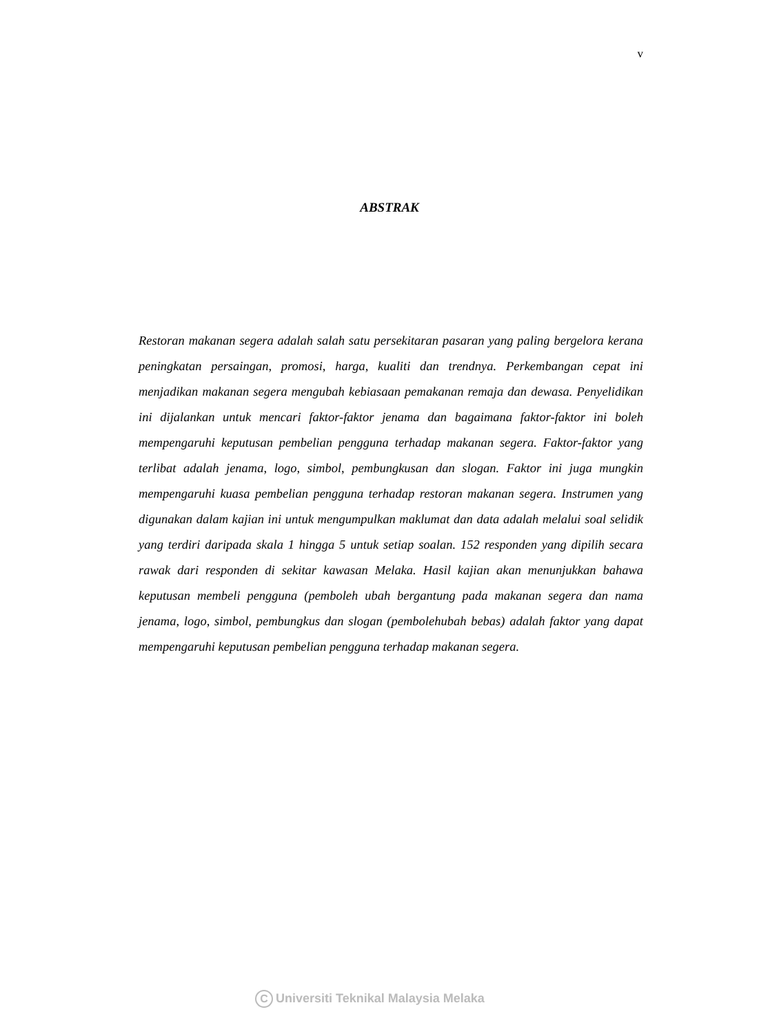v
ABSTRAK
Restoran makanan segera adalah salah satu persekitaran pasaran yang paling bergelora kerana peningkatan persaingan, promosi, harga, kualiti dan trendnya. Perkembangan cepat ini menjadikan makanan segera mengubah kebiasaan pemakanan remaja dan dewasa. Penyelidikan ini dijalankan untuk mencari faktor-faktor jenama dan bagaimana faktor-faktor ini boleh mempengaruhi keputusan pembelian pengguna terhadap makanan segera. Faktor-faktor yang terlibat adalah jenama, logo, simbol, pembungkusan dan slogan. Faktor ini juga mungkin mempengaruhi kuasa pembelian pengguna terhadap restoran makanan segera. Instrumen yang digunakan dalam kajian ini untuk mengumpulkan maklumat dan data adalah melalui soal selidik yang terdiri daripada skala 1 hingga 5 untuk setiap soalan. 152 responden yang dipilih secara rawak dari responden di sekitar kawasan Melaka. Hasil kajian akan menunjukkan bahawa keputusan membeli pengguna (pemboleh ubah bergantung pada makanan segera dan nama jenama, logo, simbol, pembungkus dan slogan (pembolehubah bebas) adalah faktor yang dapat mempengaruhi keputusan pembelian pengguna terhadap makanan segera.
C Universiti Teknikal Malaysia Melaka